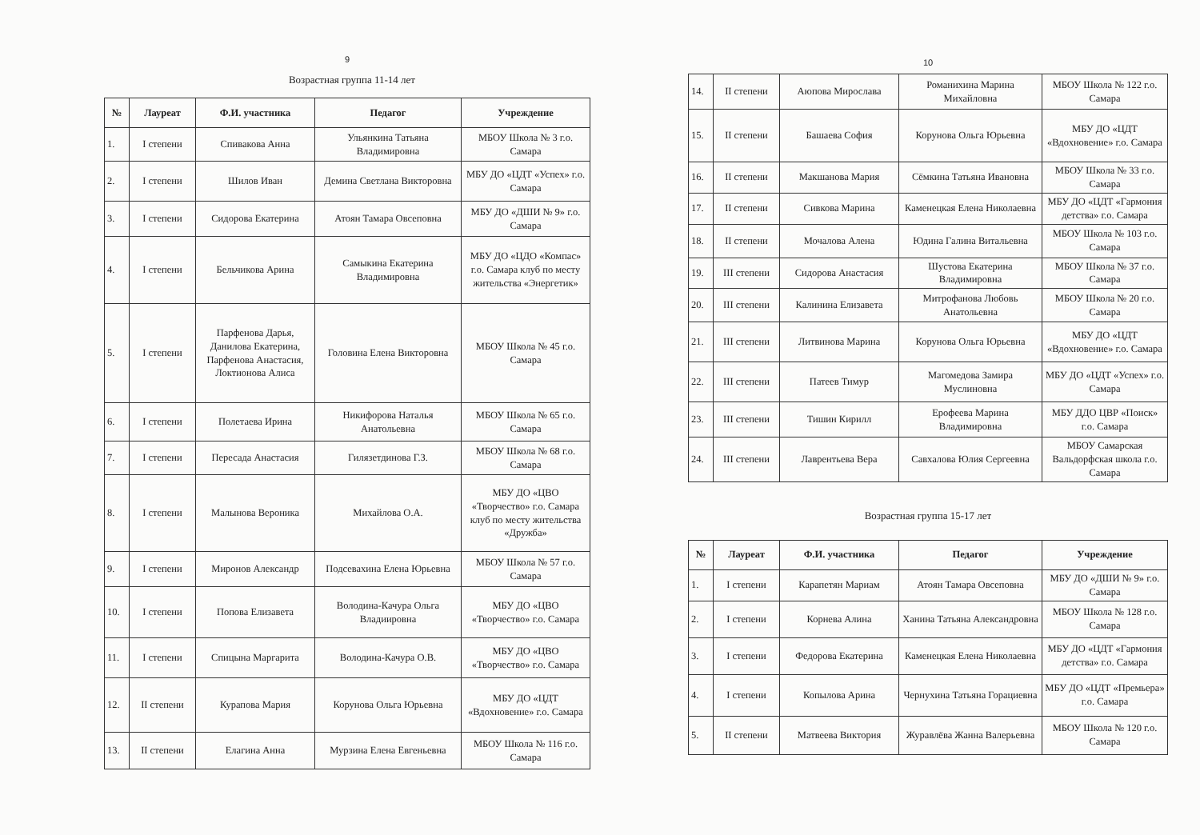9
Возрастная группа 11-14 лет
| № | Лауреат | Ф.И. участника | Педагог | Учреждение |
| --- | --- | --- | --- | --- |
| 1. | I степени | Спивакова Анна | Ульянкина Татьяна Владимировна | МБОУ Школа № 3 г.о. Самара |
| 2. | I степени | Шилов Иван | Демина Светлана Викторовна | МБУ ДО «ЦДТ «Успех» г.о. Самара |
| 3. | I степени | Сидорова Екатерина | Атоян Тамара Овсеповна | МБУ ДО «ДШИ № 9» г.о. Самара |
| 4. | I степени | Бельчикова Арина | Самыкина Екатерина Владимировна | МБУ ДО «ЦДО «Компас» г.о. Самара клуб по месту жительства «Энергетик» |
| 5. | I степени | Парфенова Дарья, Данилова Екатерина, Парфенова Анастасия, Локтионова Алиса | Головина Елена Викторовна | МБОУ Школа № 45 г.о. Самара |
| 6. | I степени | Полетаева Ирина | Никифорова Наталья Анатольевна | МБОУ Школа № 65 г.о. Самара |
| 7. | I степени | Пересада Анастасия | Гилязетдинова Г.З. | МБОУ Школа № 68 г.о. Самара |
| 8. | I степени | Малынова Вероника | Михайлова О.А. | МБУ ДО «ЦВО «Творчество» г.о. Самара клуб по месту жительства «Дружба» |
| 9. | I степени | Миронов Александр | Подсевахина Елена Юрьевна | МБОУ Школа № 57 г.о. Самара |
| 10. | I степени | Попова Елизавета | Володина-Качура Ольга Владиировна | МБУ ДО «ЦВО «Творчество» г.о. Самара |
| 11. | I степени | Спицына Маргарита | Володина-Качура О.В. | МБУ ДО «ЦВО «Творчество» г.о. Самара |
| 12. | II степени | Курапова Мария | Корунова Ольга Юрьевна | МБУ ДО «ЦДТ «Вдохновение» г.о. Самара |
| 13. | II степени | Елагина Анна | Мурзина Елена Евгеньевна | МБОУ Школа № 116 г.о. Самара |
10
| 14. | II степени | Аюпова Мирослава | Романихина Марина Михайловна | МБОУ Школа № 122 г.о. Самара |
| 15. | II степени | Башаева София | Корунова Ольга Юрьевна | МБУ ДО «ЦДТ «Вдохновение» г.о. Самара |
| 16. | II степени | Макшанова Мария | Сёмкина Татьяна Ивановна | МБОУ Школа № 33 г.о. Самара |
| 17. | II степени | Сивкова Марина | Каменецкая Елена Николаевна | МБУ ДО «ЦДТ «Гармония детства» г.о. Самара |
| 18. | II степени | Мочалова Алена | Юдина Галина Витальевна | МБОУ Школа № 103 г.о. Самара |
| 19. | III степени | Сидорова Анастасия | Шустова Екатерина Владимировна | МБОУ Школа № 37 г.о. Самара |
| 20. | III степени | Калинина Елизавета | Митрофанова Любовь Анатольевна | МБОУ Школа № 20 г.о. Самара |
| 21. | III степени | Литвинова Марина | Корунова Ольга Юрьевна | МБУ ДО «ЦДТ «Вдохновение» г.о. Самара |
| 22. | III степени | Патеев Тимур | Магомедова Замира Муслиновна | МБУ ДО «ЦДТ «Успех» г.о. Самара |
| 23. | III степени | Тишин Кирилл | Ерофеева Марина Владимировна | МБУ ДДО ЦВР «Поиск» г.о. Самара |
| 24. | III степени | Лаврентьева Вера | Савхалова Юлия Сергеевна | МБОУ Самарская Вальдорфская школа г.о. Самара |
Возрастная группа 15-17 лет
| № | Лауреат | Ф.И. участника | Педагог | Учреждение |
| --- | --- | --- | --- | --- |
| 1. | I степени | Карапетян Мариам | Атоян Тамара Овсеповна | МБУ ДО «ДШИ № 9» г.о. Самара |
| 2. | I степени | Корнева Алина | Ханина Татьяна Александровна | МБОУ Школа № 128 г.о. Самара |
| 3. | I степени | Федорова Екатерина | Каменецкая Елена Николаевна | МБУ ДО «ЦДТ «Гармония детства» г.о. Самара |
| 4. | I степени | Копылова Арина | Чернухина Татьяна Горациевна | МБУ ДО «ЦДТ «Премьера» г.о. Самара |
| 5. | II степени | Матвеева Виктория | Журавлёва Жанна Валерьевна | МБОУ Школа № 120 г.о. Самара |